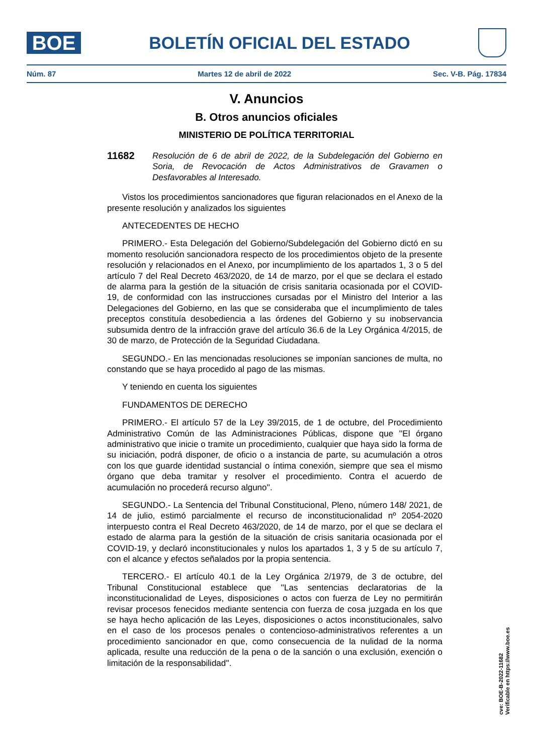BOE
BOLETÍN OFICIAL DEL ESTADO
Núm. 87 Martes 12 de abril de 2022 Sec. V-B. Pág. 17834
V. Anuncios
B. Otros anuncios oficiales
MINISTERIO DE POLÍTICA TERRITORIAL
11682
Resolución de 6 de abril de 2022, de la Subdelegación del Gobierno en Soria, de Revocación de Actos Administrativos de Gravamen o Desfavorables al Interesado.
Vistos los procedimientos sancionadores que figuran relacionados en el Anexo de la presente resolución y analizados los siguientes
ANTECEDENTES DE HECHO
PRIMERO.- Esta Delegación del Gobierno/Subdelegación del Gobierno dictó en su momento resolución sancionadora respecto de los procedimientos objeto de la presente resolución y relacionados en el Anexo, por incumplimiento de los apartados 1, 3 o 5 del artículo 7 del Real Decreto 463/2020, de 14 de marzo, por el que se declara el estado de alarma para la gestión de la situación de crisis sanitaria ocasionada por el COVID-19, de conformidad con las instrucciones cursadas por el Ministro del Interior a las Delegaciones del Gobierno, en las que se consideraba que el incumplimiento de tales preceptos constituía desobediencia a las órdenes del Gobierno y su inobservancia subsumida dentro de la infracción grave del artículo 36.6 de la Ley Orgánica 4/2015, de 30 de marzo, de Protección de la Seguridad Ciudadana.
SEGUNDO.- En las mencionadas resoluciones se imponían sanciones de multa, no constando que se haya procedido al pago de las mismas.
Y teniendo en cuenta los siguientes
FUNDAMENTOS DE DERECHO
PRIMERO.- El artículo 57 de la Ley 39/2015, de 1 de octubre, del Procedimiento Administrativo Común de las Administraciones Públicas, dispone que ''El órgano administrativo que inicie o tramite un procedimiento, cualquier que haya sido la forma de su iniciación, podrá disponer, de oficio o a instancia de parte, su acumulación a otros con los que guarde identidad sustancial o íntima conexión, siempre que sea el mismo órgano que deba tramitar y resolver el procedimiento. Contra el acuerdo de acumulación no procederá recurso alguno''.
SEGUNDO.- La Sentencia del Tribunal Constitucional, Pleno, número 148/ 2021, de 14 de julio, estimó parcialmente el recurso de inconstitucionalidad nº 2054-2020 interpuesto contra el Real Decreto 463/2020, de 14 de marzo, por el que se declara el estado de alarma para la gestión de la situación de crisis sanitaria ocasionada por el COVID-19, y declaró inconstitucionales y nulos los apartados 1, 3 y 5 de su artículo 7, con el alcance y efectos señalados por la propia sentencia.
TERCERO.- El artículo 40.1 de la Ley Orgánica 2/1979, de 3 de octubre, del Tribunal Constitucional establece que ''Las sentencias declaratorias de la inconstitucionalidad de Leyes, disposiciones o actos con fuerza de Ley no permitirán revisar procesos fenecidos mediante sentencia con fuerza de cosa juzgada en los que se haya hecho aplicación de las Leyes, disposiciones o actos inconstitucionales, salvo en el caso de los procesos penales o contencioso-administrativos referentes a un procedimiento sancionador en que, como consecuencia de la nulidad de la norma aplicada, resulte una reducción de la pena o de la sanción o una exclusión, exención o limitación de la responsabilidad''.
cve: BOE-B-2022-11682
Verificable en https://www.boe.es